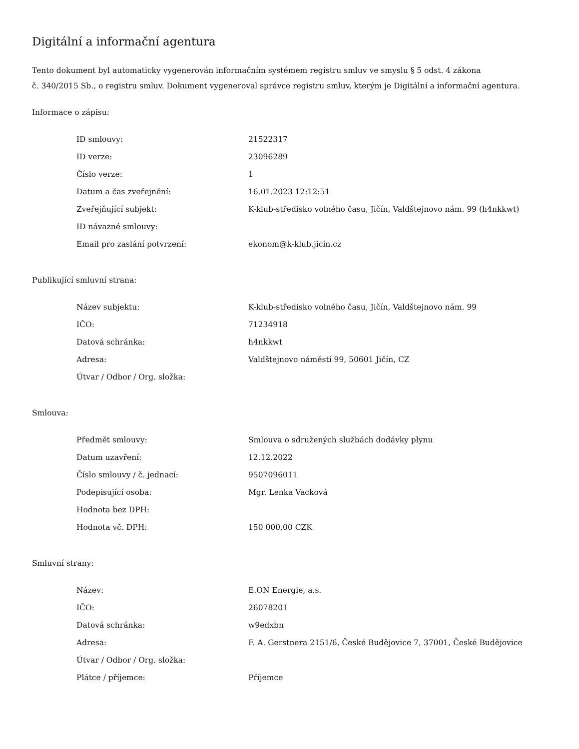Digitální a informační agentura
Tento dokument byl automaticky vygenerován informačním systémem registru smluv ve smyslu § 5 odst. 4 zákona
č. 340/2015 Sb., o registru smluv. Dokument vygeneroval správce registru smluv, kterým je Digitální a informační agentura.
Informace o zápisu:
| ID smlouvy: | 21522317 |
| ID verze: | 23096289 |
| Číslo verze: | 1 |
| Datum a čas zveřejnění: | 16.01.2023 12:12:51 |
| Zveřejňující subjekt: | K-klub-středisko volného času, Jičín, Valdštejnovo nám. 99 (h4nkkwt) |
| ID návazné smlouvy: | |
| Email pro zaslání potvrzení: | ekonom@k-klub.jicin.cz |
Publikující smluvní strana:
| Název subjektu: | K-klub-středisko volného času, Jičín, Valdštejnovo nám. 99 |
| IČO: | 71234918 |
| Datová schránka: | h4nkkwt |
| Adresa: | Valdštejnovo náměstí 99, 50601 Jičín, CZ |
| Útvar / Odbor / Org. složka: | |
Smlouva:
| Předmět smlouvy: | Smlouva o sdružených službách dodávky plynu |
| Datum uzavření: | 12.12.2022 |
| Číslo smlouvy / č. jednací: | 9507096011 |
| Podepisující osoba: | Mgr. Lenka Vacková |
| Hodnota bez DPH: | |
| Hodnota vč. DPH: | 150 000,00 CZK |
Smluvní strany:
| Název: | E.ON Energie, a.s. |
| IČO: | 26078201 |
| Datová schránka: | w9edxbn |
| Adresa: | F. A. Gerstnera 2151/6, České Budějovice 7, 37001, České Budějovice |
| Útvar / Odbor / Org. složka: | |
| Plátce / příjemce: | Příjemce |